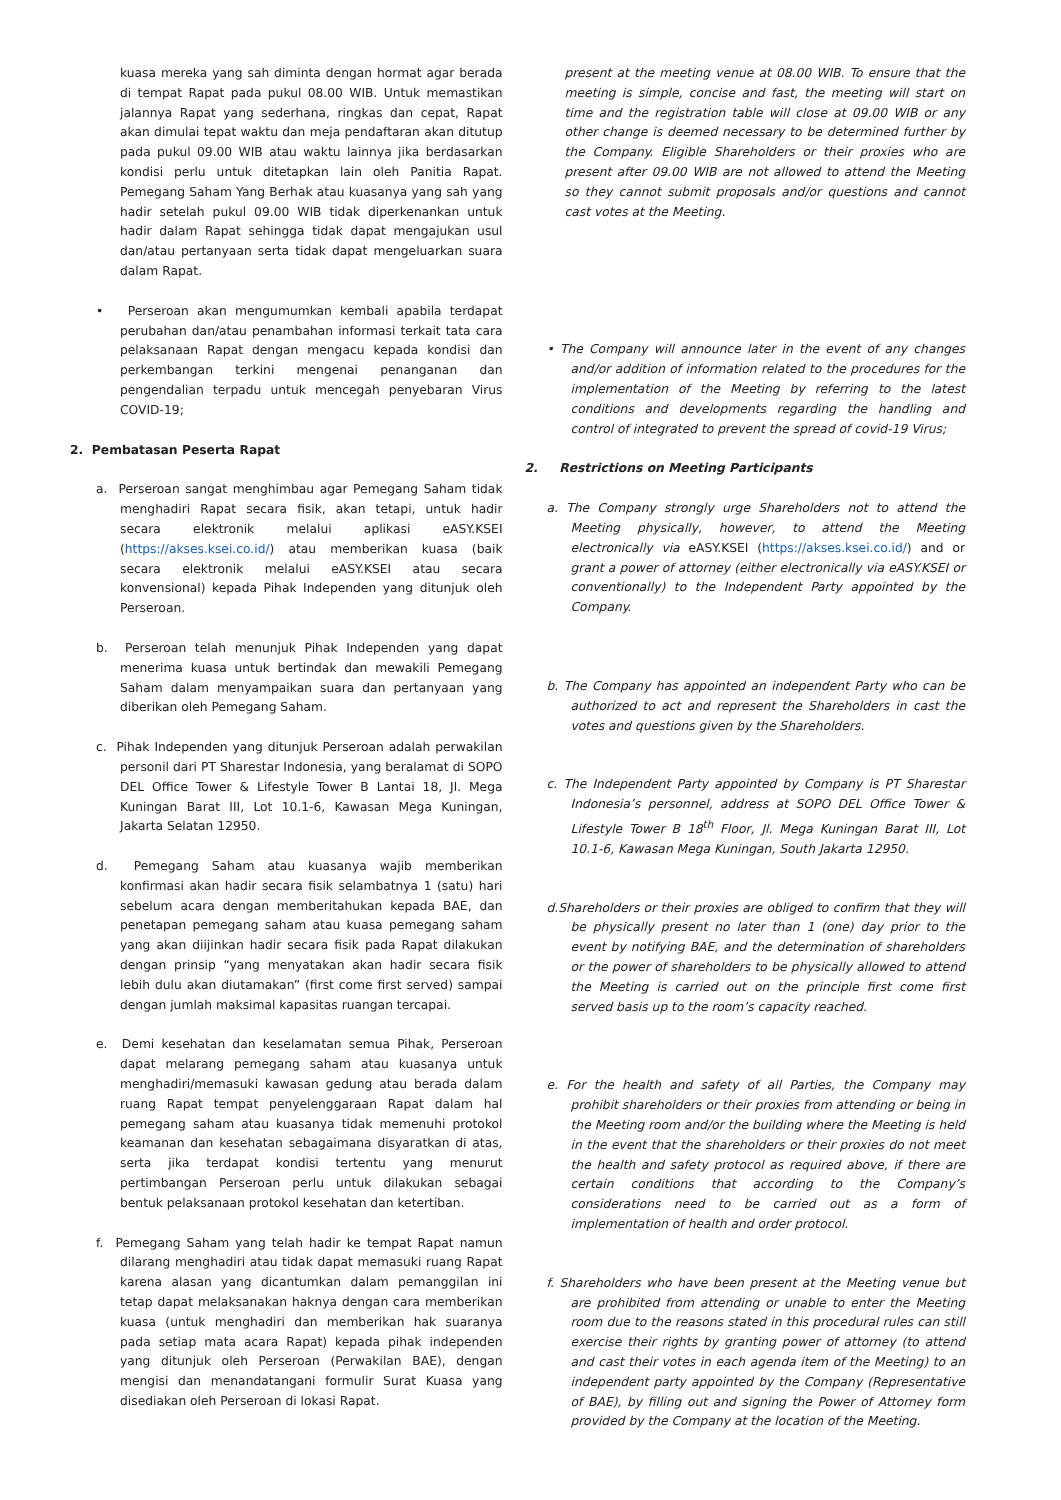kuasa mereka yang sah diminta dengan hormat agar berada di tempat Rapat pada pukul 08.00 WIB. Untuk memastikan jalannya Rapat yang sederhana, ringkas dan cepat, Rapat akan dimulai tepat waktu dan meja pendaftaran akan ditutup pada pukul 09.00 WIB atau waktu lainnya jika berdasarkan kondisi perlu untuk ditetapkan lain oleh Panitia Rapat. Pemegang Saham Yang Berhak atau kuasanya yang sah yang hadir setelah pukul 09.00 WIB tidak diperkenankan untuk hadir dalam Rapat sehingga tidak dapat mengajukan usul dan/atau pertanyaan serta tidak dapat mengeluarkan suara dalam Rapat.
• Perseroan akan mengumumkan kembali apabila terdapat perubahan dan/atau penambahan informasi terkait tata cara pelaksanaan Rapat dengan mengacu kepada kondisi dan perkembangan terkini mengenai penanganan dan pengendalian terpadu untuk mencegah penyebaran Virus COVID-19;
2. Pembatasan Peserta Rapat
a. Perseroan sangat menghimbau agar Pemegang Saham tidak menghadiri Rapat secara fisik, akan tetapi, untuk hadir secara elektronik melalui aplikasi eASY.KSEI (https://akses.ksei.co.id/) atau memberikan kuasa (baik secara elektronik melalui eASY.KSEI atau secara konvensional) kepada Pihak Independen yang ditunjuk oleh Perseroan.
b. Perseroan telah menunjuk Pihak Independen yang dapat menerima kuasa untuk bertindak dan mewakili Pemegang Saham dalam menyampaikan suara dan pertanyaan yang diberikan oleh Pemegang Saham.
c. Pihak Independen yang ditunjuk Perseroan adalah perwakilan personil dari PT Sharestar Indonesia, yang beralamat di SOPO DEL Office Tower & Lifestyle Tower B Lantai 18, Jl. Mega Kuningan Barat III, Lot 10.1-6, Kawasan Mega Kuningan, Jakarta Selatan 12950.
d. Pemegang Saham atau kuasanya wajib memberikan konfirmasi akan hadir secara fisik selambatnya 1 (satu) hari sebelum acara dengan memberitahukan kepada BAE, dan penetapan pemegang saham atau kuasa pemegang saham yang akan diijinkan hadir secara fisik pada Rapat dilakukan dengan prinsip “yang menyatakan akan hadir secara fisik lebih dulu akan diutamakan” (first come first served) sampai dengan jumlah maksimal kapasitas ruangan tercapai.
e. Demi kesehatan dan keselamatan semua Pihak, Perseroan dapat melarang pemegang saham atau kuasanya untuk menghadiri/memasuki kawasan gedung atau berada dalam ruang Rapat tempat penyelenggaraan Rapat dalam hal pemegang saham atau kuasanya tidak memenuhi protokol keamanan dan kesehatan sebagaimana disyaratkan di atas, serta jika terdapat kondisi tertentu yang menurut pertimbangan Perseroan perlu untuk dilakukan sebagai bentuk pelaksanaan protokol kesehatan dan ketertiban.
f. Pemegang Saham yang telah hadir ke tempat Rapat namun dilarang menghadiri atau tidak dapat memasuki ruang Rapat karena alasan yang dicantumkan dalam pemanggilan ini tetap dapat melaksanakan haknya dengan cara memberikan kuasa (untuk menghadiri dan memberikan hak suaranya pada setiap mata acara Rapat) kepada pihak independen yang ditunjuk oleh Perseroan (Perwakilan BAE), dengan mengisi dan menandatangani formulir Surat Kuasa yang disediakan oleh Perseroan di lokasi Rapat.
present at the meeting venue at 08.00 WIB. To ensure that the meeting is simple, concise and fast, the meeting will start on time and the registration table will close at 09.00 WIB or any other change is deemed necessary to be determined further by the Company. Eligible Shareholders or their proxies who are present after 09.00 WIB are not allowed to attend the Meeting so they cannot submit proposals and/or questions and cannot cast votes at the Meeting.
• The Company will announce later in the event of any changes and/or addition of information related to the procedures for the implementation of the Meeting by referring to the latest conditions and developments regarding the handling and control of integrated to prevent the spread of covid-19 Virus;
2. Restrictions on Meeting Participants
a. The Company strongly urge Shareholders not to attend the Meeting physically, however, to attend the Meeting electronically via eASY.KSEI (https://akses.ksei.co.id/) and or grant a power of attorney (either electronically via eASY.KSEI or conventionally) to the Independent Party appointed by the Company.
b. The Company has appointed an independent Party who can be authorized to act and represent the Shareholders in cast the votes and questions given by the Shareholders.
c. The Independent Party appointed by Company is PT Sharestar Indonesia’s personnel, address at SOPO DEL Office Tower & Lifestyle Tower B 18<sup>th</sup> Floor, Jl. Mega Kuningan Barat III, Lot 10.1-6, Kawasan Mega Kuningan, South Jakarta 12950.
d.Shareholders or their proxies are obliged to confirm that they will be physically present no later than 1 (one) day prior to the event by notifying BAE, and the determination of shareholders or the power of shareholders to be physically allowed to attend the Meeting is carried out on the principle first come first served basis up to the room’s capacity reached.
e. For the health and safety of all Parties, the Company may prohibit shareholders or their proxies from attending or being in the Meeting room and/or the building where the Meeting is held in the event that the shareholders or their proxies do not meet the health and safety protocol as required above, if there are certain conditions that according to the Company’s considerations need to be carried out as a form of implementation of health and order protocol.
f. Shareholders who have been present at the Meeting venue but are prohibited from attending or unable to enter the Meeting room due to the reasons stated in this procedural rules can still exercise their rights by granting power of attorney (to attend and cast their votes in each agenda item of the Meeting) to an independent party appointed by the Company (Representative of BAE), by filling out and signing the Power of Attorney form provided by the Company at the location of the Meeting.